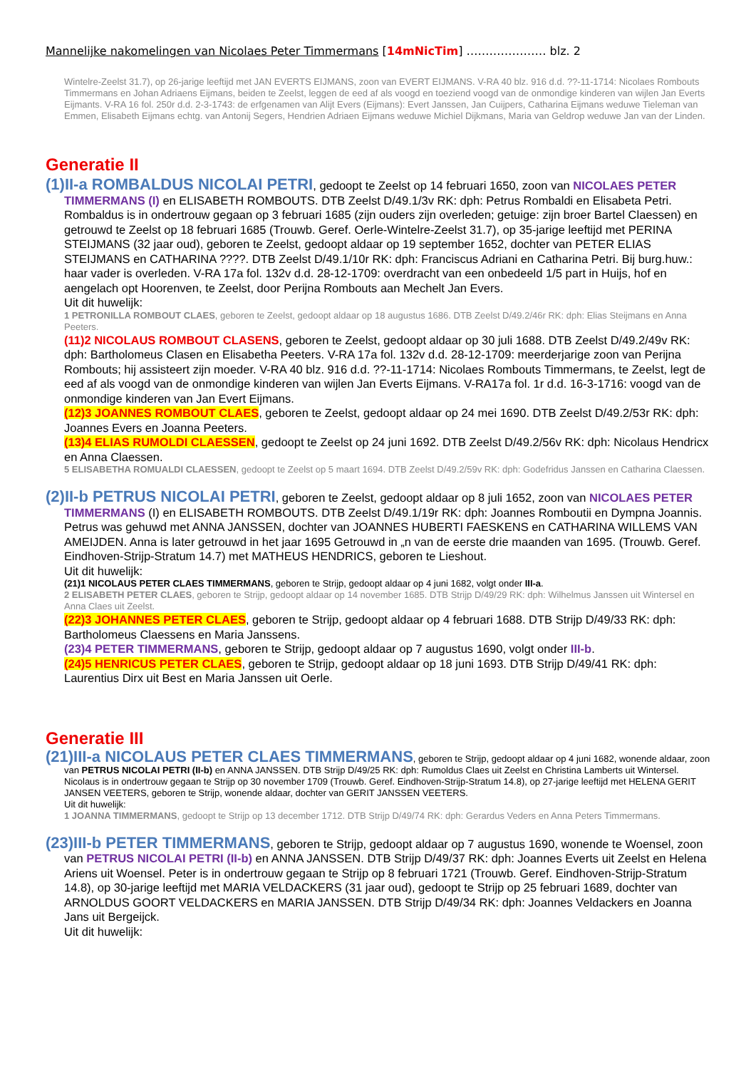Mannelijke nakomelingen van Nicolaes Peter Timmermans [14mNicTim] ………………… blz. 2
Wintelre-Zeelst 31.7), op 26-jarige leeftijd met JAN EVERTS EIJMANS, zoon van EVERT EIJMANS. V-RA 40 blz. 916 d.d. ??-11-1714: Nicolaes Rombouts Timmermans en Johan Adriaens Eijmans, beiden te Zeelst, leggen de eed af als voogd en toeziend voogd van de onmondige kinderen van wijlen Jan Everts Eijmants. V-RA 16 fol. 250r d.d. 2-3-1743: de erfgenamen van Alijt Evers (Eijmans): Evert Janssen, Jan Cuijpers, Catharina Eijmans weduwe Tieleman van Emmen, Elisabeth Eijmans echtg. van Antonij Segers, Hendrien Adriaen Eijmans weduwe Michiel Dijkmans, Maria van Geldrop weduwe Jan van der Linden.
Generatie II
(1)II-a ROMBALDUS NICOLAI PETRI, gedoopt te Zeelst op 14 februari 1650, zoon van NICOLAES PETER TIMMERMANS (I) en ELISABETH ROMBOUTS. DTB Zeelst D/49.1/3v RK: dph: Petrus Rombaldi en Elisabeta Petri. Rombaldus is in ondertrouw gegaan op 3 februari 1685 (zijn ouders zijn overleden; getuige: zijn broer Bartel Claessen) en getrouwd te Zeelst op 18 februari 1685 (Trouwb. Geref. Oerle-Wintelre-Zeelst 31.7), op 35-jarige leeftijd met PERINA STEIJMANS (32 jaar oud), geboren te Zeelst, gedoopt aldaar op 19 september 1652, dochter van PETER ELIAS STEIJMANS en CATHARINA ????. DTB Zeelst D/49.1/10r RK: dph: Franciscus Adriani en Catharina Petri. Bij burg.huw.: haar vader is overleden. V-RA 17a fol. 132v d.d. 28-12-1709: overdracht van een onbedeeld 1/5 part in Huijs, hof en aengelach opt Hoorenven, te Zeelst, door Perijna Rombouts aan Mechelt Jan Evers.
Uit dit huwelijk:
1 PETRONILLA ROMBOUT CLAES, geboren te Zeelst, gedoopt aldaar op 18 augustus 1686. DTB Zeelst D/49.2/46r RK: dph: Elias Steijmans en Anna Peeters.
(11)2 NICOLAUS ROMBOUT CLASENS, geboren te Zeelst, gedoopt aldaar op 30 juli 1688. DTB Zeelst D/49.2/49v RK: dph: Bartholomeus Clasen en Elisabetha Peeters. V-RA 17a fol. 132v d.d. 28-12-1709: meerderjarige zoon van Perijna Rombouts; hij assisteert zijn moeder. V-RA 40 blz. 916 d.d. ??-11-1714: Nicolaes Rombouts Timmermans, te Zeelst, legt de eed af als voogd van de onmondige kinderen van wijlen Jan Everts Eijmans. V-RA17a fol. 1r d.d. 16-3-1716: voogd van de onmondige kinderen van Jan Evert Eijmans.
(12)3 JOANNES ROMBOUT CLAES, geboren te Zeelst, gedoopt aldaar op 24 mei 1690. DTB Zeelst D/49.2/53r RK: dph: Joannes Evers en Joanna Peeters.
(13)4 ELIAS RUMOLDI CLAESSEN, gedoopt te Zeelst op 24 juni 1692. DTB Zeelst D/49.2/56v RK: dph: Nicolaus Hendricx en Anna Claessen.
5 ELISABETHA ROMUALDI CLAESSEN, gedoopt te Zeelst op 5 maart 1694. DTB Zeelst D/49.2/59v RK: dph: Godefridus Janssen en Catharina Claessen.
(2)II-b PETRUS NICOLAI PETRI, geboren te Zeelst, gedoopt aldaar op 8 juli 1652, zoon van NICOLAES PETER TIMMERMANS (I) en ELISABETH ROMBOUTS. DTB Zeelst D/49.1/19r RK: dph: Joannes Romboutii en Dympna Joannis. Petrus was gehuwd met ANNA JANSSEN, dochter van JOANNES HUBERTI FAESKENS en CATHARINA WILLEMS VAN AMEIJDEN. Anna is later getrouwd in het jaar 1695 Getrouwd in „n van de eerste drie maanden van 1695. (Trouwb. Geref. Eindhoven-Strijp-Stratum 14.7) met MATHEUS HENDRICS, geboren te Lieshout.
Uit dit huwelijk:
(21)1 NICOLAUS PETER CLAES TIMMERMANS, geboren te Strijp, gedoopt aldaar op 4 juni 1682, volgt onder III-a.
2 ELISABETH PETER CLAES, geboren te Strijp, gedoopt aldaar op 14 november 1685. DTB Strijp D/49/29 RK: dph: Wilhelmus Janssen uit Wintersel en Anna Claes uit Zeelst.
(22)3 JOHANNES PETER CLAES, geboren te Strijp, gedoopt aldaar op 4 februari 1688. DTB Strijp D/49/33 RK: dph: Bartholomeus Claessens en Maria Janssens.
(23)4 PETER TIMMERMANS, geboren te Strijp, gedoopt aldaar op 7 augustus 1690, volgt onder III-b.
(24)5 HENRICUS PETER CLAES, geboren te Strijp, gedoopt aldaar op 18 juni 1693. DTB Strijp D/49/41 RK: dph: Laurentius Dirx uit Best en Maria Janssen uit Oerle.
Generatie III
(21)III-a NICOLAUS PETER CLAES TIMMERMANS, geboren te Strijp, gedoopt aldaar op 4 juni 1682, wonende aldaar, zoon van PETRUS NICOLAI PETRI (II-b) en ANNA JANSSEN. DTB Strijp D/49/25 RK: dph: Rumoldus Claes uit Zeelst en Christina Lamberts uit Wintersel. Nicolaus is in ondertrouw gegaan te Strijp op 30 november 1709 (Trouwb. Geref. Eindhoven-Strijp-Stratum 14.8), op 27-jarige leeftijd met HELENA GERIT JANSEN VEETERS, geboren te Strijp, wonende aldaar, dochter van GERIT JANSSEN VEETERS.
Uit dit huwelijk:
1 JOANNA TIMMERMANS, gedoopt te Strijp op 13 december 1712. DTB Strijp D/49/74 RK: dph: Gerardus Veders en Anna Peters Timmermans.
(23)III-b PETER TIMMERMANS, geboren te Strijp, gedoopt aldaar op 7 augustus 1690, wonende te Woensel, zoon van PETRUS NICOLAI PETRI (II-b) en ANNA JANSSEN. DTB Strijp D/49/37 RK: dph: Joannes Everts uit Zeelst en Helena Ariens uit Woensel. Peter is in ondertrouw gegaan te Strijp op 8 februari 1721 (Trouwb. Geref. Eindhoven-Strijp-Stratum 14.8), op 30-jarige leeftijd met MARIA VELDACKERS (31 jaar oud), gedoopt te Strijp op 25 februari 1689, dochter van ARNOLDUS GOORT VELDACKERS en MARIA JANSSEN. DTB Strijp D/49/34 RK: dph: Joannes Veldackers en Joanna Jans uit Bergeijck.
Uit dit huwelijk: